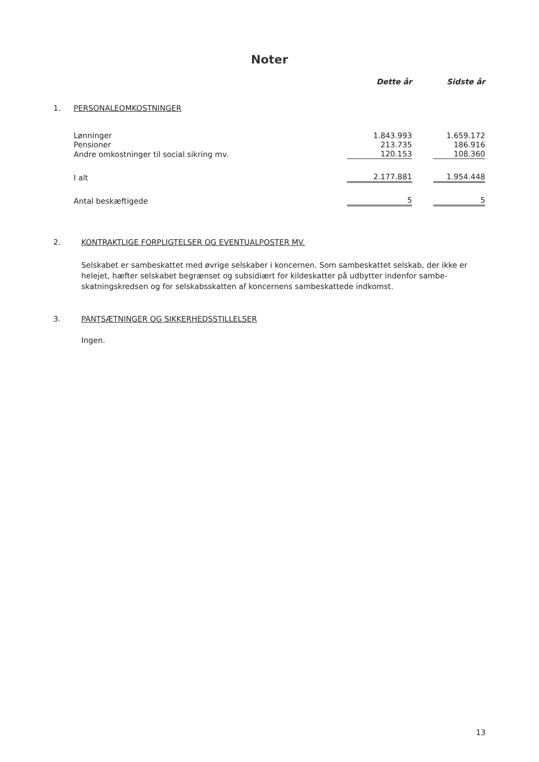Noter
| | | Dette år | | Sidste år |
| --- | --- | --- | --- | --- |
| 1. | PERSONALEOMKOSTNINGER | | | |
| | Lønninger | 1.843.993 | | 1.659.172 |
| | Pensioner | 213.735 | | 186.916 |
| | Andre omkostninger til social sikring mv. | 120.153 | | 108.360 |
| | I alt | 2.177.881 | | 1.954.448 |
| | Antal beskæftigede | 5 | | 5 |
2. KONTRAKTLIGE FORPLIGTELSER OG EVENTUALPOSTER MV.
Selskabet er sambeskattet med øvrige selskaber i koncernen. Som sambeskattet selskab, der ikke er helejet, hæfter selskabet begrænset og subsidiært for kildeskatter på udbytter indenfor sambe-skatningskredsen og for selskabsskatten af koncernens sambeskattede indkomst.
3. PANTSÆTNINGER OG SIKKERHEDSSTILLELSER
Ingen.
13